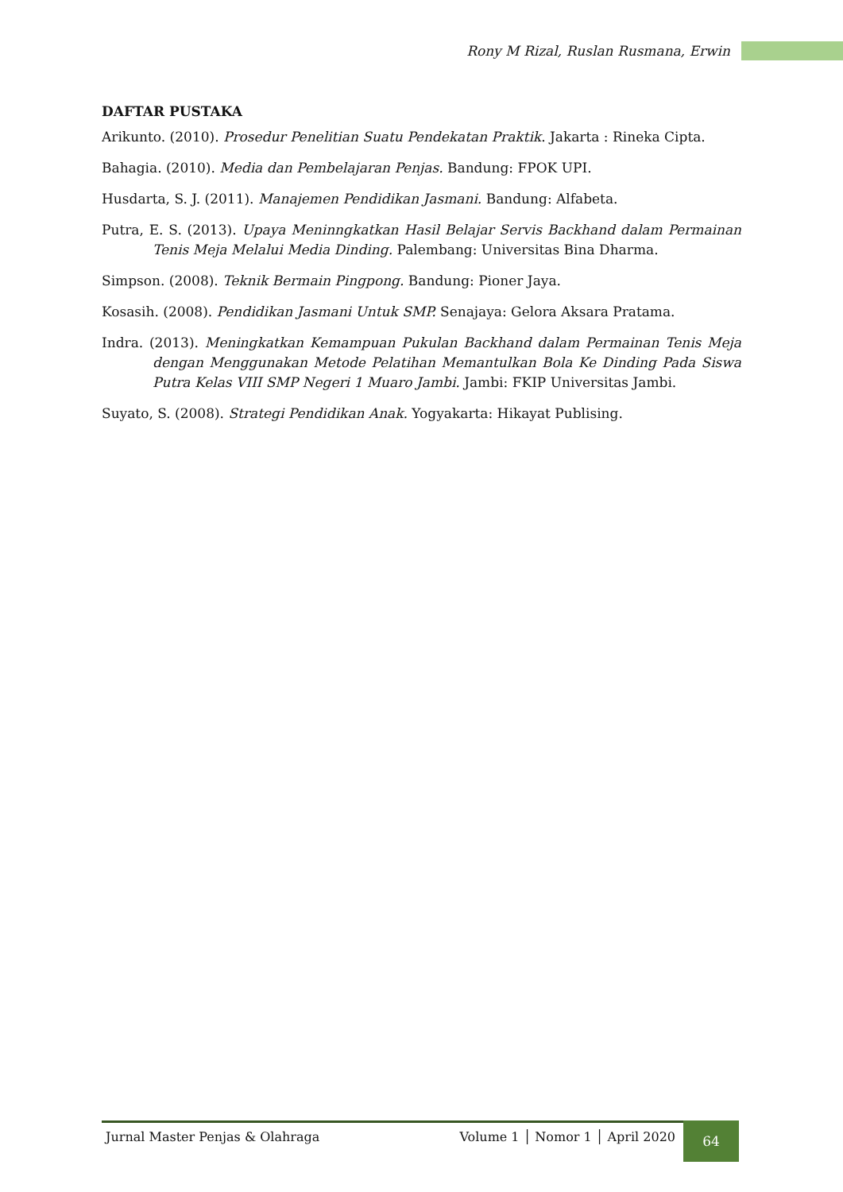Rony M Rizal, Ruslan Rusmana, Erwin
DAFTAR PUSTAKA
Arikunto. (2010). Prosedur Penelitian Suatu Pendekatan Praktik. Jakarta : Rineka Cipta.
Bahagia. (2010). Media dan Pembelajaran Penjas. Bandung: FPOK UPI.
Husdarta, S. J. (2011). Manajemen Pendidikan Jasmani. Bandung: Alfabeta.
Putra, E. S. (2013). Upaya Meninngkatkan Hasil Belajar Servis Backhand dalam Permainan Tenis Meja Melalui Media Dinding. Palembang: Universitas Bina Dharma.
Simpson. (2008). Teknik Bermain Pingpong. Bandung: Pioner Jaya.
Kosasih. (2008). Pendidikan Jasmani Untuk SMP. Senajaya: Gelora Aksara Pratama.
Indra. (2013). Meningkatkan Kemampuan Pukulan Backhand dalam Permainan Tenis Meja dengan Menggunakan Metode Pelatihan Memantulkan Bola Ke Dinding Pada Siswa Putra Kelas VIII SMP Negeri 1 Muaro Jambi. Jambi: FKIP Universitas Jambi.
Suyato, S. (2008). Strategi Pendidikan Anak. Yogyakarta: Hikayat Publising.
Jurnal Master Penjas & Olahraga Volume 1 │ Nomor 1 │ April 2020 64